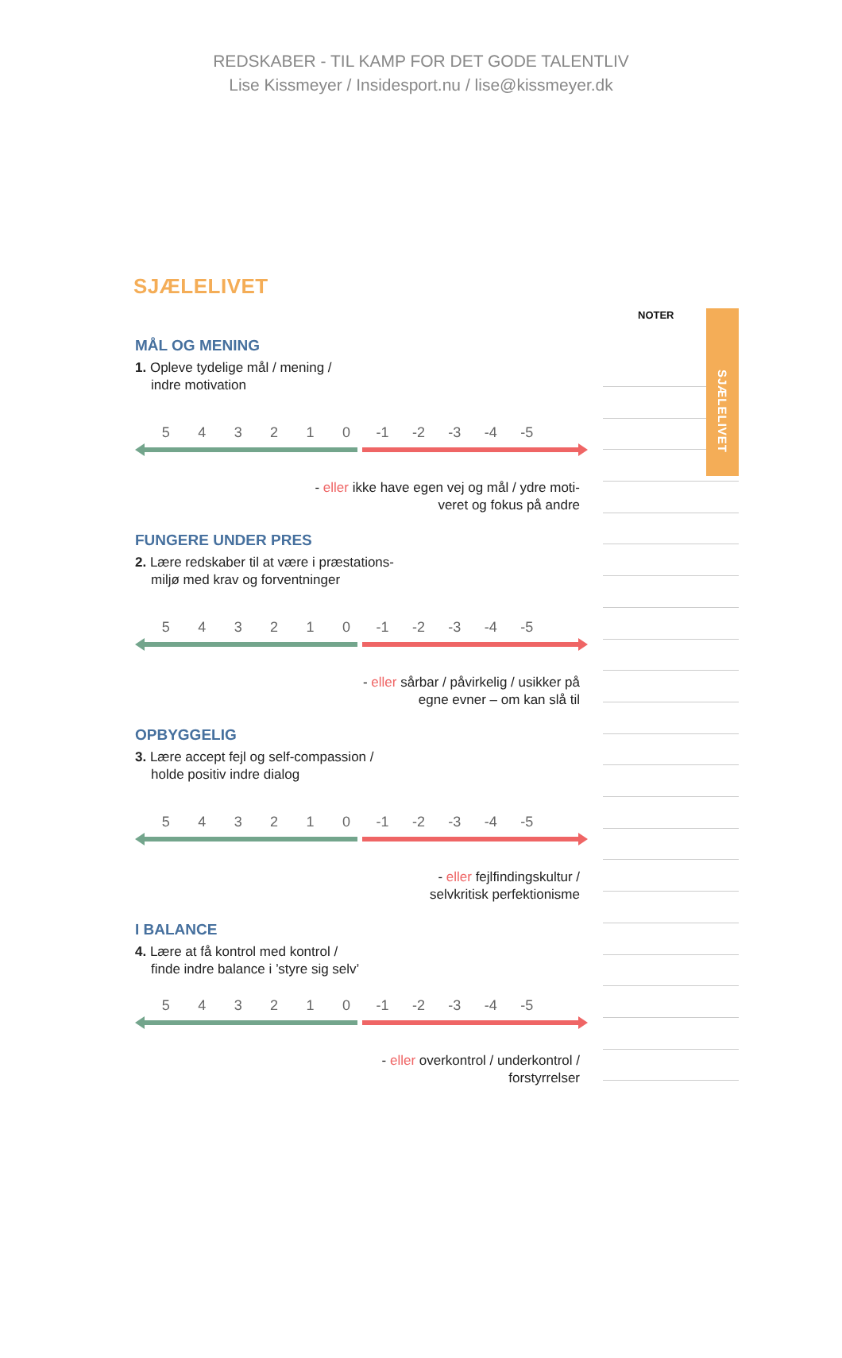REDSKABER - TIL KAMP FOR DET GODE TALENTLIV
Lise Kissmeyer / Insidesport.nu / lise@kissmeyer.dk
SJÆLELIVET
MÅL OG MENING
1. Opleve tydelige mål / mening /
indre motivation
5 4 3 2 1 0 -1 -2 -3 -4 -5
- eller ikke have egen vej og mål / ydre moti-
veret og fokus på andre
FUNGERE UNDER PRES
2. Lære redskaber til at være i præstations-
miljø med krav og forventninger
5 4 3 2 1 0 -1 -2 -3 -4 -5
- eller sårbar / påvirkelig / usikker på
egne evner – om kan slå til
OPBYGGELIG
3. Lære accept fejl og self-compassion /
holde positiv indre dialog
5 4 3 2 1 0 -1 -2 -3 -4 -5
- eller fejlfindingskultur /
selvkritisk perfektionisme
I BALANCE
4. Lære at få kontrol med kontrol /
finde indre balance i ’styre sig selv’
5 4 3 2 1 0 -1 -2 -3 -4 -5
- eller overkontrol / underkontrol /
forstyrrelser
SJÆLELIVET
NOTER